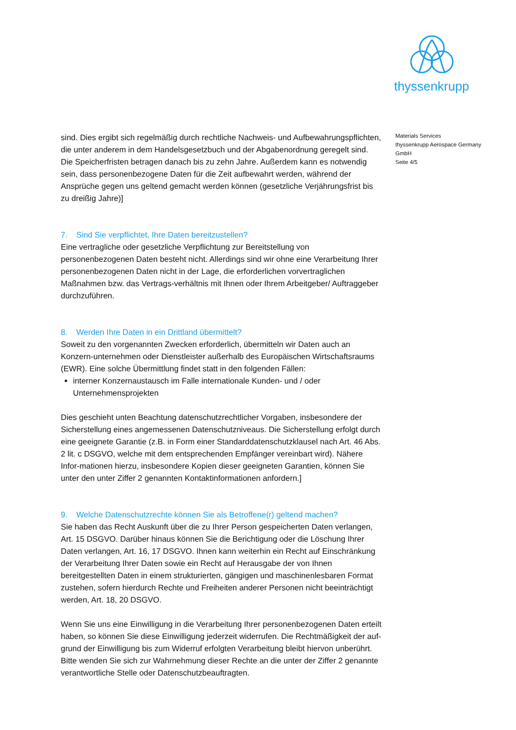thyssenkrupp
sind. Dies ergibt sich regelmäßig durch rechtliche Nachweis- und Aufbewahrungspflichten, die unter anderem in dem Handelsgesetzbuch und der Abgabenordnung geregelt sind. Die Speicherfristen betragen danach bis zu zehn Jahre. Außerdem kann es notwendig sein, dass personenbezogene Daten für die Zeit aufbewahrt werden, während der Ansprüche gegen uns geltend gemacht werden können (gesetzliche Verjährungsfrist bis zu dreißig Jahre)]
7. Sind Sie verpflichtet, Ihre Daten bereitzustellen?
Eine vertragliche oder gesetzliche Verpflichtung zur Bereitstellung von personenbezogenen Daten besteht nicht. Allerdings sind wir ohne eine Verarbeitung Ihrer personenbezogenen Daten nicht in der Lage, die erforderlichen vorvertraglichen Maßnahmen bzw. das Vertrags-verhältnis mit Ihnen oder Ihrem Arbeitgeber/ Auftraggeber durchzuführen.
8. Werden Ihre Daten in ein Drittland übermittelt?
Soweit zu den vorgenannten Zwecken erforderlich, übermitteln wir Daten auch an Konzern-unternehmen oder Dienstleister außerhalb des Europäischen Wirtschaftsraums (EWR). Eine solche Übermittlung findet statt in den folgenden Fällen:
interner Konzernaustausch im Falle internationale Kunden- und / oder Unternehmensprojekten
Dies geschieht unten Beachtung datenschutzrechtlicher Vorgaben, insbesondere der Sicherstellung eines angemessenen Datenschutzniveaus. Die Sicherstellung erfolgt durch eine geeignete Garantie (z.B. in Form einer Standarddatenschutzklausel nach Art. 46 Abs. 2 lit. c DSGVO, welche mit dem entsprechenden Empfänger vereinbart wird). Nähere Infor-mationen hierzu, insbesondere Kopien dieser geeigneten Garantien, können Sie unter den unter Ziffer 2 genannten Kontaktinformationen anfordern.]
9. Welche Datenschutzrechte können Sie als Betroffene(r) geltend machen?
Sie haben das Recht Auskunft über die zu Ihrer Person gespeicherten Daten verlangen, Art. 15 DSGVO. Darüber hinaus können Sie die Berichtigung oder die Löschung Ihrer Daten verlangen, Art. 16, 17 DSGVO. Ihnen kann weiterhin ein Recht auf Einschränkung der Verarbeitung Ihrer Daten sowie ein Recht auf Herausgabe der von Ihnen bereitgestellten Daten in einem strukturierten, gängigen und maschinenlesbaren Format zustehen, sofern hierdurch Rechte und Freiheiten anderer Personen nicht beeinträchtigt werden, Art. 18, 20 DSGVO.
Wenn Sie uns eine Einwilligung in die Verarbeitung Ihrer personenbezogenen Daten erteilt haben, so können Sie diese Einwilligung jederzeit widerrufen. Die Rechtmäßigkeit der auf-grund der Einwilligung bis zum Widerruf erfolgten Verarbeitung bleibt hiervon unberührt. Bitte wenden Sie sich zur Wahrnehmung dieser Rechte an die unter der Ziffer 2 genannte verantwortliche Stelle oder Datenschutzbeauftragten.
Materials Services
thyssenkrupp Aerospace Germany GmbH
Seite 4/5